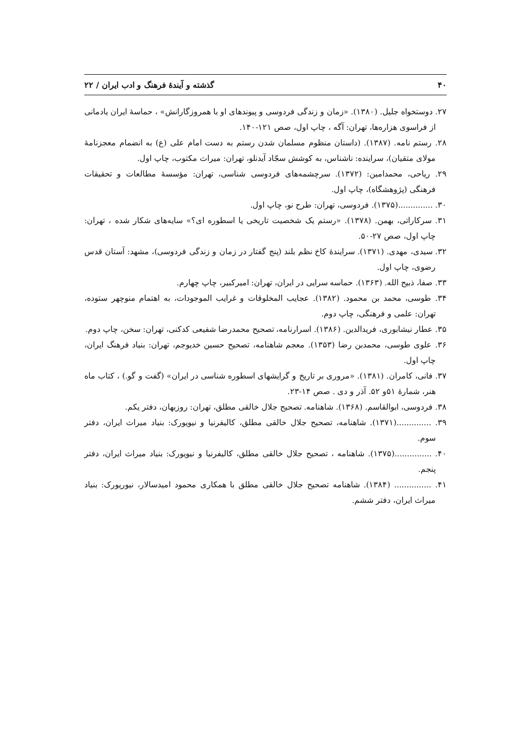۴۰ گذشته و آیندهٔ فرهنگ و ادب ایران / ۲۲
۲۷. دوستخواه جلیل. (۱۳۸۰). «زمان و زندگی فردوسی و پیوندهای او با همروزگارانش» ، حماسهٔ ایران یادمانی از فراسوی هزاره‌ها، تهران: آگه ، چاپ اول، صص ۱۲۱-۱۴۰.
۲۸. رستم نامه. (۱۳۸۷). (داستان منظوم مسلمان شدن رستم به دست امام علی (ع) به انضمام معجزنامهٔ مولای متقیان)، سراینده: ناشناس، به کوشش سجّاد آیدنلو، تهران: میراث مکتوب، چاپ اول.
۲۹. ریاحی، محمدامین: (۱۳۷۲). سرچشمه‌های فردوسی شناسی، تهران: مؤسسهٔ مطالعات و تحقیقات فرهنگی (پژوهشگاه)، چاپ اول.
۳۰. ..............(۱۳۷۵). فردوسی، تهران: طرح نو، چاپ اول.
۳۱. سرکاراتی، بهمن. (۱۳۷۸). «رستم یک شخصیت تاریخی یا اسطوره ای؟» سایه‌های شکار شده ، تهران: چاپ اول، صص ۲۷-۵۰.
۳۲. سیدی، مهدی. (۱۳۷۱). سرایندهٔ کاخ نظم بلند (پنج گفتار در زمان و زندگی فردوسی)، مشهد: آستان قدس رضوی، چاپ اول.
۳۳. صفا، ذبیح الله. (۱۳۶۳). حماسه سرایی در ایران، تهران: امیرکبیر، چاپ چهارم.
۳۴. طوسی، محمد بن محمود. (۱۳۸۲). عجایب المخلوقات و غرایب الموجودات، به اهتمام منوچهر ستوده، تهران: علمی و فرهنگی، چاپ دوم.
۳۵. عطار نیشابوری، فریدالدین. (۱۳۸۶). اسرارنامه، تصحیح محمدرضا شفیعی کدکنی، تهران: سخن، چاپ دوم.
۳۶. علوی طوسی، محمدبن رضا (۱۳۵۳). معجم شاهنامه، تصحیح حسین خدیوجم، تهران: بنیاد فرهنگ ایران، چاپ اول.
۳۷. فانی، کامران. (۱۳۸۱). «مروری بر تاریخ و گرایشهای اسطوره شناسی در ایران» (گفت و گو.) ، کتاب ماه هنر، شمارهٔ ۵۱و ۵۲. آذر و دی . صص ۱۴-۲۳.
۳۸. فردوسی، ابوالقاسم. (۱۳۶۸). شاهنامه. تصحیح جلال خالقی مطلق، تهران: روزبهان، دفتر یکم.
۳۹. ..............(۱۳۷۱). شاهنامه، تصحیح جلال خالقی مطلق، کالیفرنیا و نیویورک: بنیاد میراث ایران، دفتر سوم.
۴۰. ...............(۱۳۷۵). شاهنامه ، تصحیح جلال خالقی مطلق، کالیفرنیا و نیویورک: بنیاد میراث ایران، دفتر پنجم.
۴۱. ............... (۱۳۸۴). شاهنامه تصحیح جلال خالقی مطلق با همکاری محمود امیدسالار، نیوریورک: بنیاد میراث ایران، دفتر ششم.